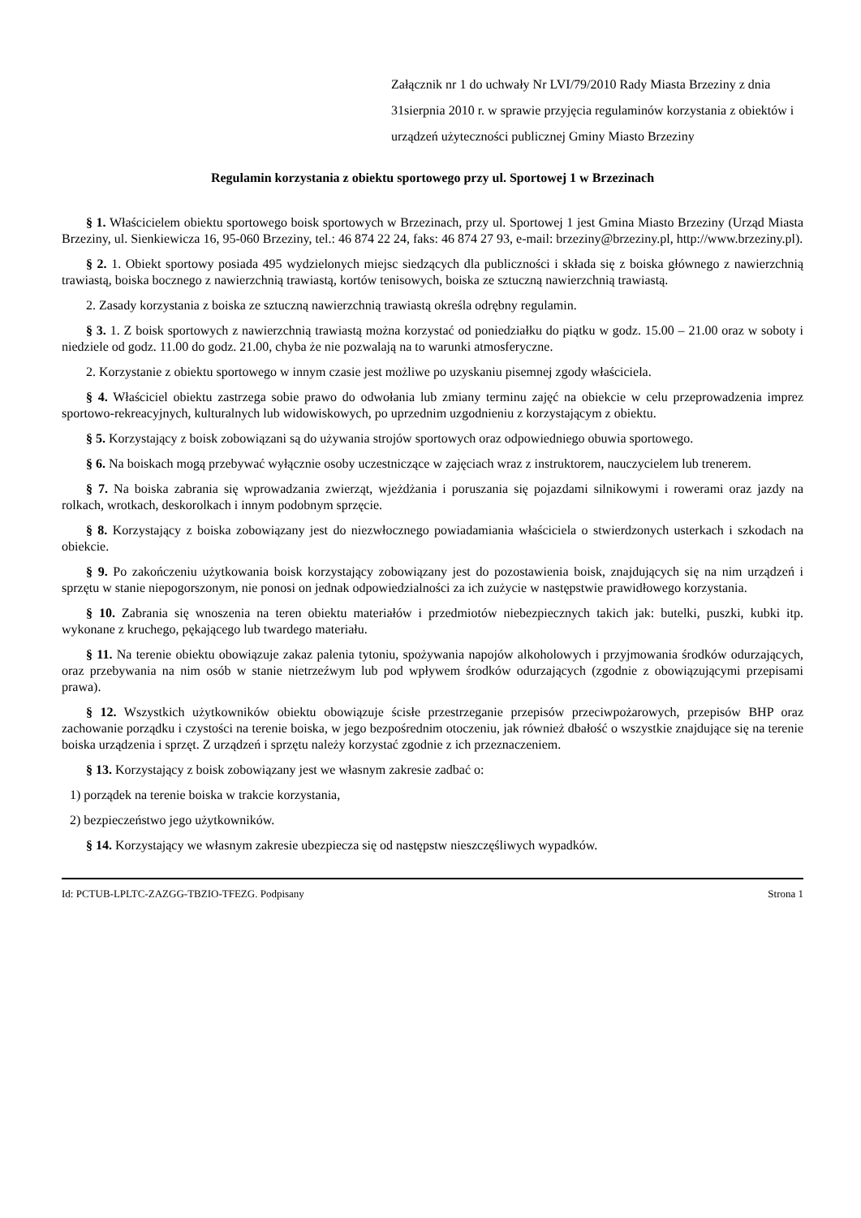Załącznik nr 1 do uchwały Nr LVI/79/2010 Rady Miasta Brzeziny z dnia 31sierpnia 2010 r. w sprawie przyjęcia regulaminów korzystania z obiektów i urządzeń użyteczności publicznej Gminy Miasto Brzeziny
Regulamin korzystania z obiektu sportowego przy ul. Sportowej 1 w Brzezinach
§ 1. Właścicielem obiektu sportowego boisk sportowych w Brzezinach, przy ul. Sportowej 1 jest Gmina Miasto Brzeziny (Urząd Miasta Brzeziny, ul. Sienkiewicza 16, 95-060 Brzeziny, tel.: 46 874 22 24, faks: 46 874 27 93, e-mail: brzeziny@brzeziny.pl, http://www.brzeziny.pl).
§ 2. 1. Obiekt sportowy posiada 495 wydzielonych miejsc siedzących dla publiczności i składa się z boiska głównego z nawierzchnią trawiastą, boiska bocznego z nawierzchnią trawiastą, kortów tenisowych, boiska ze sztuczną nawierzchnią trawiastą.
2. Zasady korzystania z boiska ze sztuczną nawierzchnią trawiastą określa odrębny regulamin.
§ 3. 1. Z boisk sportowych z nawierzchnią trawiastą można korzystać od poniedziałku do piątku w godz. 15.00 – 21.00 oraz w soboty i niedziele od godz. 11.00 do godz. 21.00, chyba że nie pozwalają na to warunki atmosferyczne.
2. Korzystanie z obiektu sportowego w innym czasie jest możliwe po uzyskaniu pisemnej zgody właściciela.
§ 4. Właściciel obiektu zastrzega sobie prawo do odwołania lub zmiany terminu zajęć na obiekcie w celu przeprowadzenia imprez sportowo-rekreacyjnych, kulturalnych lub widowiskowych, po uprzednim uzgodnieniu z korzystającym z obiektu.
§ 5. Korzystający z boisk zobowiązani są do używania strojów sportowych oraz odpowiedniego obuwia sportowego.
§ 6. Na boiskach mogą przebywać wyłącznie osoby uczestniczące w zajęciach wraz z instruktorem, nauczycielem lub trenerem.
§ 7. Na boiska zabrania się wprowadzania zwierząt, wjeżdżania i poruszania się pojazdami silnikowymi i rowerami oraz jazdy na rolkach, wrotkach, deskorolkach i innym podobnym sprzęcie.
§ 8. Korzystający z boiska zobowiązany jest do niezwłocznego powiadamiania właściciela o stwierdzonych usterkach i szkodach na obiekcie.
§ 9. Po zakończeniu użytkowania boisk korzystający zobowiązany jest do pozostawienia boisk, znajdujących się na nim urządzeń i sprzętu w stanie niepogorszonym, nie ponosi on jednak odpowiedzialności za ich zużycie w następstwie prawidłowego korzystania.
§ 10. Zabrania się wnoszenia na teren obiektu materiałów i przedmiotów niebezpiecznych takich jak: butelki, puszki, kubki itp. wykonane z kruchego, pękającego lub twardego materiału.
§ 11. Na terenie obiektu obowiązuje zakaz palenia tytoniu, spożywania napojów alkoholowych i przyjmowania środków odurzających, oraz przebywania na nim osób w stanie nietrzeźwym lub pod wpływem środków odurzających (zgodnie z obowiązującymi przepisami prawa).
§ 12. Wszystkich użytkowników obiektu obowiązuje ścisłe przestrzeganie przepisów przeciwpożarowych, przepisów BHP oraz zachowanie porządku i czystości na terenie boiska, w jego bezpośrednim otoczeniu, jak również dbałość o wszystkie znajdujące się na terenie boiska urządzenia i sprzęt. Z urządzeń i sprzętu należy korzystać zgodnie z ich przeznaczeniem.
§ 13. Korzystający z boisk zobowiązany jest we własnym zakresie zadbać o:
1) porządek na terenie boiska w trakcie korzystania,
2) bezpieczeństwo jego użytkowników.
§ 14. Korzystający we własnym zakresie ubezpiecza się od następstw nieszczęśliwych wypadków.
Id: PCTUB-LPLTC-ZAZGG-TBZIO-TFEZG. Podpisany Strona 1